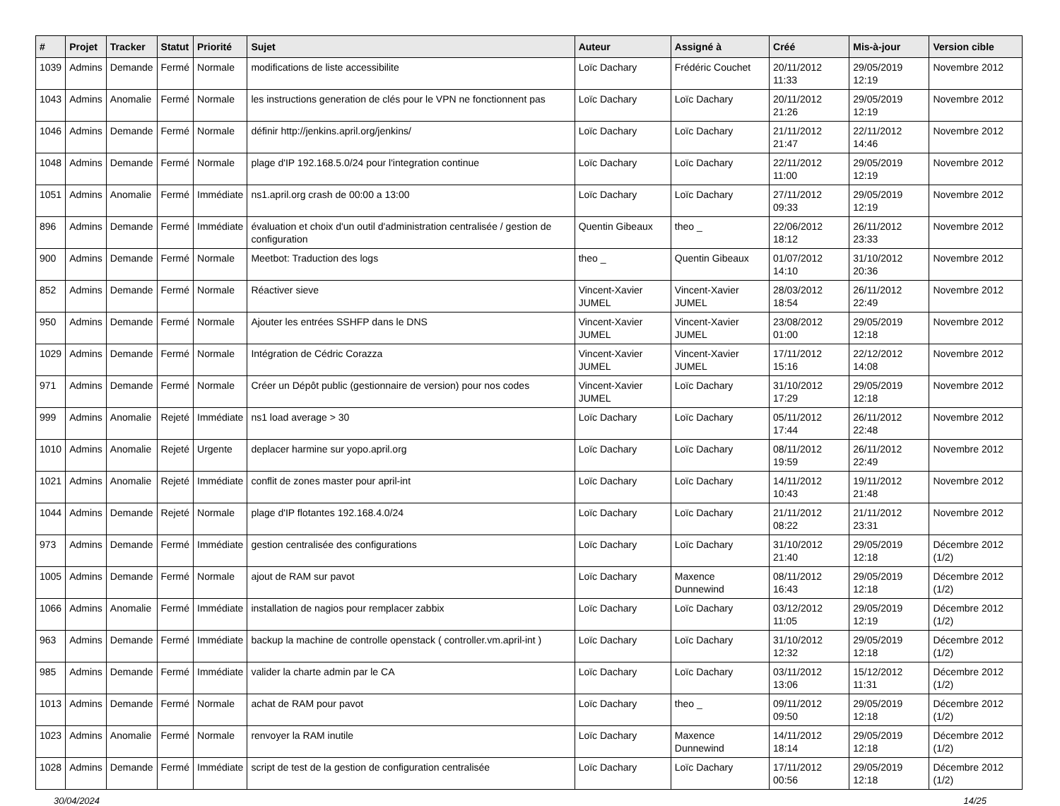| # | Projet | Tracker | Statut | Priorité | Sujet | Auteur | Assigné à | Créé | Mis-à-jour | Version cible |
| --- | --- | --- | --- | --- | --- | --- | --- | --- | --- | --- |
| 1039 | Admins | Demande | Fermé | Normale | modifications de liste accessibilite | Loïc Dachary | Frédéric Couchet | 20/11/2012 11:33 | 29/05/2019 12:19 | Novembre 2012 |
| 1043 | Admins | Anomalie | Fermé | Normale | les instructions generation de clés pour le VPN ne fonctionnent pas | Loïc Dachary | Loïc Dachary | 20/11/2012 21:26 | 29/05/2019 12:19 | Novembre 2012 |
| 1046 | Admins | Demande | Fermé | Normale | définir http://jenkins.april.org/jenkins/ | Loïc Dachary | Loïc Dachary | 21/11/2012 21:47 | 22/11/2012 14:46 | Novembre 2012 |
| 1048 | Admins | Demande | Fermé | Normale | plage d'IP 192.168.5.0/24 pour l'integration continue | Loïc Dachary | Loïc Dachary | 22/11/2012 11:00 | 29/05/2019 12:19 | Novembre 2012 |
| 1051 | Admins | Anomalie | Fermé | Immédiate | ns1.april.org crash de 00:00 a 13:00 | Loïc Dachary | Loïc Dachary | 27/11/2012 09:33 | 29/05/2019 12:19 | Novembre 2012 |
| 896 | Admins | Demande | Fermé | Immédiate | évaluation et choix d'un outil d'administration centralisée / gestion de configuration | Quentin Gibeaux | theo _ | 22/06/2012 18:12 | 26/11/2012 23:33 | Novembre 2012 |
| 900 | Admins | Demande | Fermé | Normale | Meetbot: Traduction des logs | theo _ | Quentin Gibeaux | 01/07/2012 14:10 | 31/10/2012 20:36 | Novembre 2012 |
| 852 | Admins | Demande | Fermé | Normale | Réactiver sieve | Vincent-Xavier JUMEL | Vincent-Xavier JUMEL | 28/03/2012 18:54 | 26/11/2012 22:49 | Novembre 2012 |
| 950 | Admins | Demande | Fermé | Normale | Ajouter les entrées SSHFP dans le DNS | Vincent-Xavier JUMEL | Vincent-Xavier JUMEL | 23/08/2012 01:00 | 29/05/2019 12:18 | Novembre 2012 |
| 1029 | Admins | Demande | Fermé | Normale | Intégration de Cédric Corazza | Vincent-Xavier JUMEL | Vincent-Xavier JUMEL | 17/11/2012 15:16 | 22/12/2012 14:08 | Novembre 2012 |
| 971 | Admins | Demande | Fermé | Normale | Créer un Dépôt public (gestionnaire de version) pour nos codes | Vincent-Xavier JUMEL | Loïc Dachary | 31/10/2012 17:29 | 29/05/2019 12:18 | Novembre 2012 |
| 999 | Admins | Anomalie | Rejeté | Immédiate | ns1 load average > 30 | Loïc Dachary | Loïc Dachary | 05/11/2012 17:44 | 26/11/2012 22:48 | Novembre 2012 |
| 1010 | Admins | Anomalie | Rejeté | Urgente | deplacer harmine sur yopo.april.org | Loïc Dachary | Loïc Dachary | 08/11/2012 19:59 | 26/11/2012 22:49 | Novembre 2012 |
| 1021 | Admins | Anomalie | Rejeté | Immédiate | conflit de zones master pour april-int | Loïc Dachary | Loïc Dachary | 14/11/2012 10:43 | 19/11/2012 21:48 | Novembre 2012 |
| 1044 | Admins | Demande | Rejeté | Normale | plage d'IP flotantes 192.168.4.0/24 | Loïc Dachary | Loïc Dachary | 21/11/2012 08:22 | 21/11/2012 23:31 | Novembre 2012 |
| 973 | Admins | Demande | Fermé | Immédiate | gestion centralisée des configurations | Loïc Dachary | Loïc Dachary | 31/10/2012 21:40 | 29/05/2019 12:18 | Décembre 2012 (1/2) |
| 1005 | Admins | Demande | Fermé | Normale | ajout de RAM sur pavot | Loïc Dachary | Maxence Dunnewind | 08/11/2012 16:43 | 29/05/2019 12:18 | Décembre 2012 (1/2) |
| 1066 | Admins | Anomalie | Fermé | Immédiate | installation de nagios pour remplacer zabbix | Loïc Dachary | Loïc Dachary | 03/12/2012 11:05 | 29/05/2019 12:19 | Décembre 2012 (1/2) |
| 963 | Admins | Demande | Fermé | Immédiate | backup la machine de controlle openstack ( controller.vm.april-int ) | Loïc Dachary | Loïc Dachary | 31/10/2012 12:32 | 29/05/2019 12:18 | Décembre 2012 (1/2) |
| 985 | Admins | Demande | Fermé | Immédiate | valider la charte admin par le CA | Loïc Dachary | Loïc Dachary | 03/11/2012 13:06 | 15/12/2012 11:31 | Décembre 2012 (1/2) |
| 1013 | Admins | Demande | Fermé | Normale | achat de RAM pour pavot | Loïc Dachary | theo _ | 09/11/2012 09:50 | 29/05/2019 12:18 | Décembre 2012 (1/2) |
| 1023 | Admins | Anomalie | Fermé | Normale | renvoyer la RAM inutile | Loïc Dachary | Maxence Dunnewind | 14/11/2012 18:14 | 29/05/2019 12:18 | Décembre 2012 (1/2) |
| 1028 | Admins | Demande | Fermé | Immédiate | script de test de la gestion de configuration centralisée | Loïc Dachary | Loïc Dachary | 17/11/2012 00:56 | 29/05/2019 12:18 | Décembre 2012 (1/2) |
30/04/2024 14/25